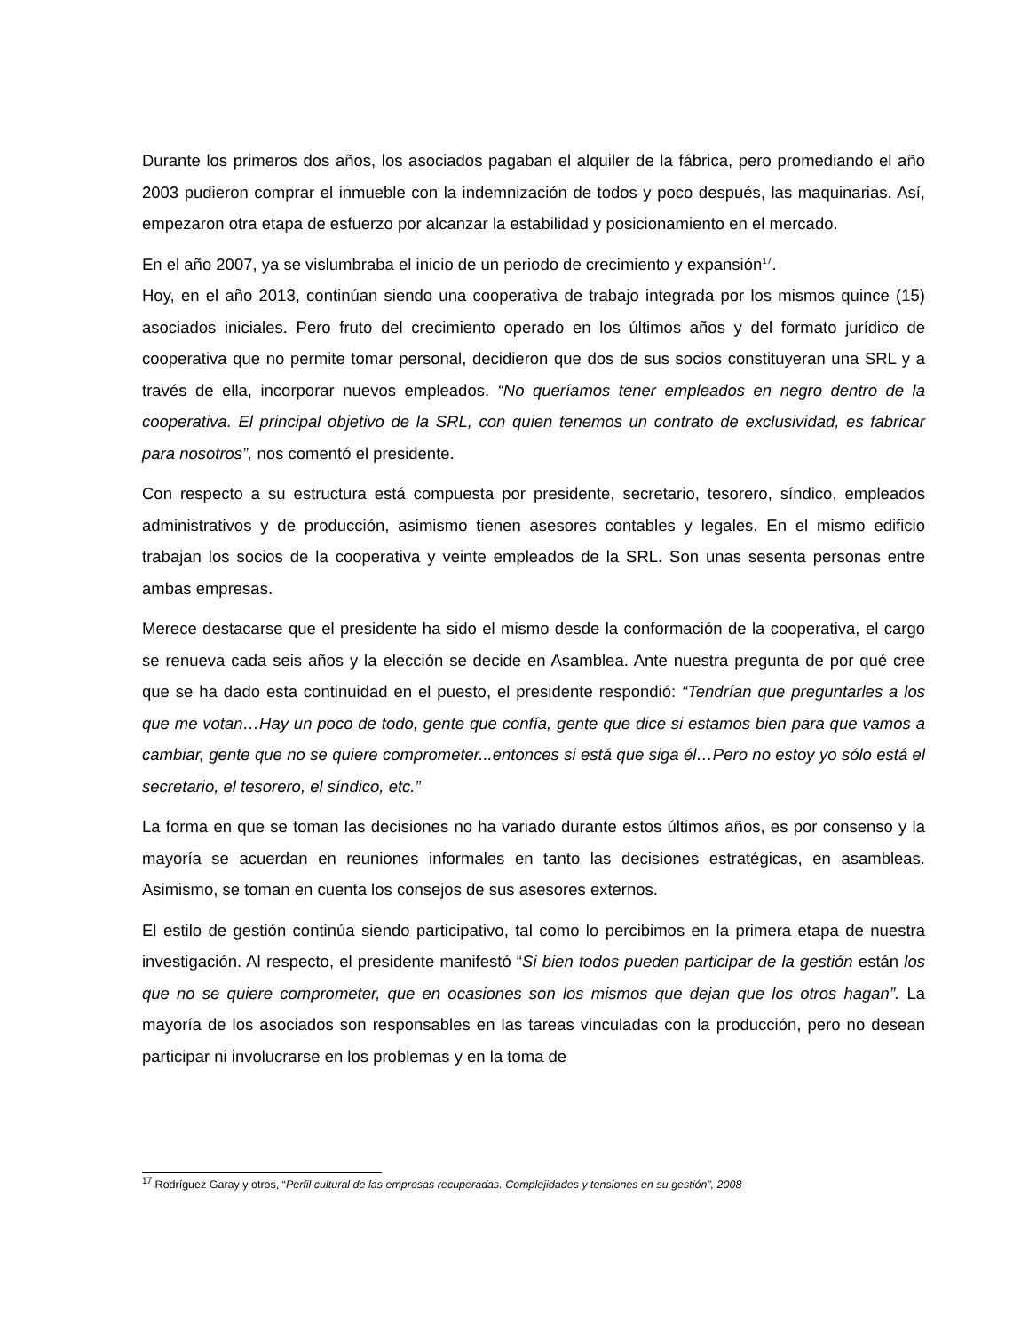Durante los primeros dos años, los asociados pagaban el alquiler de la fábrica, pero promediando el año 2003 pudieron comprar el inmueble con la indemnización de todos y poco después, las maquinarias. Así, empezaron otra etapa de esfuerzo por alcanzar la estabilidad y posicionamiento en el mercado.
En el año 2007, ya se vislumbraba el inicio de un periodo de crecimiento y expansión<sup>17</sup>.
Hoy, en el año 2013, continúan siendo una cooperativa de trabajo integrada por los mismos quince (15) asociados iniciales. Pero fruto del crecimiento operado en los últimos años y del formato jurídico de cooperativa que no permite tomar personal, decidieron que dos de sus socios constituyeran una SRL y a través de ella, incorporar nuevos empleados. “No queríamos tener empleados en negro dentro de la cooperativa. El principal objetivo de la SRL, con quien tenemos un contrato de exclusividad, es fabricar para nosotros”, nos comentó el presidente.
Con respecto a su estructura está compuesta por presidente, secretario, tesorero, síndico, empleados administrativos y de producción, asimismo tienen asesores contables y legales. En el mismo edificio trabajan los socios de la cooperativa y veinte empleados de la SRL. Son unas sesenta personas entre ambas empresas.
Merece destacarse que el presidente ha sido el mismo desde la conformación de la cooperativa, el cargo se renueva cada seis años y la elección se decide en Asamblea. Ante nuestra pregunta de por qué cree que se ha dado esta continuidad en el puesto, el presidente respondió: “Tendrían que preguntarles a los que me votan…Hay un poco de todo, gente que confía, gente que dice si estamos bien para que vamos a cambiar, gente que no se quiere comprometer...entonces si está que siga él…Pero no estoy yo sólo está el secretario, el tesorero, el síndico, etc.”
La forma en que se toman las decisiones no ha variado durante estos últimos años, es por consenso y la mayoría se acuerdan en reuniones informales en tanto las decisiones estratégicas, en asambleas. Asimismo, se toman en cuenta los consejos de sus asesores externos.
El estilo de gestión continúa siendo participativo, tal como lo percibimos en la primera etapa de nuestra investigación. Al respecto, el presidente manifestó “Si bien todos pueden participar de la gestión están los que no se quiere comprometer, que en ocasiones son los mismos que dejan que los otros hagan”. La mayoría de los asociados son responsables en las tareas vinculadas con la producción, pero no desean participar ni involucrarse en los problemas y en la toma de
<sup>17</sup> Rodríguez Garay y otros, “Perfil cultural de las empresas recuperadas. Complejidades y tensiones en su gestión”, 2008